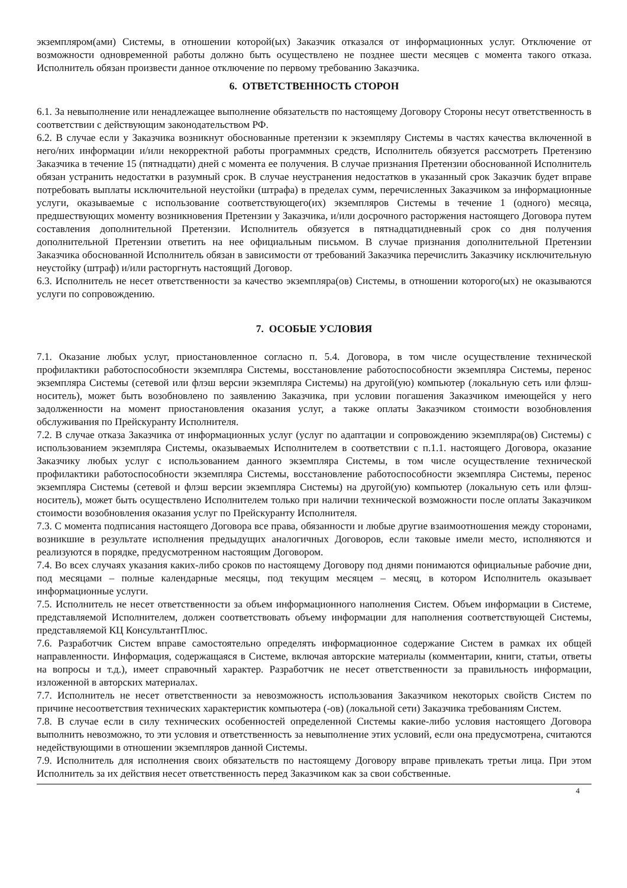экземпляром(ами) Системы, в отношении которой(ых) Заказчик отказался от информационных услуг. Отключение от возможности одновременной работы должно быть осуществлено не позднее шести месяцев с момента такого отказа. Исполнитель обязан произвести данное отключение по первому требованию Заказчика.
6. ОТВЕТСТВЕННОСТЬ СТОРОН
6.1. За невыполнение или ненадлежащее выполнение обязательств по настоящему Договору Стороны несут ответственность в соответствии с действующим законодательством РФ.
6.2. В случае если у Заказчика возникнут обоснованные претензии к экземпляру Системы в частях качества включенной в него/них информации и/или некорректной работы программных средств, Исполнитель обязуется рассмотреть Претензию Заказчика в течение 15 (пятнадцати) дней с момента ее получения. В случае признания Претензии обоснованной Исполнитель обязан устранить недостатки в разумный срок. В случае неустранения недостатков в указанный срок Заказчик будет вправе потребовать выплаты исключительной неустойки (штрафа) в пределах сумм, перечисленных Заказчиком за информационные услуги, оказываемые с использование соответствующего(их) экземпляров Системы в течение 1 (одного) месяца, предшествующих моменту возникновения Претензии у Заказчика, и/или досрочного расторжения настоящего Договора путем составления дополнительной Претензии. Исполнитель обязуется в пятнадцатидневный срок со дня получения дополнительной Претензии ответить на нее официальным письмом. В случае признания дополнительной Претензии Заказчика обоснованной Исполнитель обязан в зависимости от требований Заказчика перечислить Заказчику исключительную неустойку (штраф) и/или расторгнуть настоящий Договор.
6.3. Исполнитель не несет ответственности за качество экземпляра(ов) Системы, в отношении которого(ых) не оказываются услуги по сопровождению.
7. ОСОБЫЕ УСЛОВИЯ
7.1. Оказание любых услуг, приостановленное согласно п. 5.4. Договора, в том числе осуществление технической профилактики работоспособности экземпляра Системы, восстановление работоспособности экземпляра Системы, перенос экземпляра Системы (сетевой или флэш версии экземпляра Системы) на другой(ую) компьютер (локальную сеть или флэш-носитель), может быть возобновлено по заявлению Заказчика, при условии погашения Заказчиком имеющейся у него задолженности на момент приостановления оказания услуг, а также оплаты Заказчиком стоимости возобновления обслуживания по Прейскуранту Исполнителя.
7.2. В случае отказа Заказчика от информационных услуг (услуг по адаптации и сопровождению экземпляра(ов) Системы) с использованием экземпляра Системы, оказываемых Исполнителем в соответствии с п.1.1. настоящего Договора, оказание Заказчику любых услуг с использованием данного экземпляра Системы, в том числе осуществление технической профилактики работоспособности экземпляра Системы, восстановление работоспособности экземпляра Системы, перенос экземпляра Системы (сетевой и флэш версии экземпляра Системы) на другой(ую) компьютер (локальную сеть или флэш-носитель), может быть осуществлено Исполнителем только при наличии технической возможности после оплаты Заказчиком стоимости возобновления оказания услуг по Прейскуранту Исполнителя.
7.3. С момента подписания настоящего Договора все права, обязанности и любые другие взаимоотношения между сторонами, возникшие в результате исполнения предыдущих аналогичных Договоров, если таковые имели место, исполняются и реализуются в порядке, предусмотренном настоящим Договором.
7.4. Во всех случаях указания каких-либо сроков по настоящему Договору под днями понимаются официальные рабочие дни, под месяцами – полные календарные месяцы, под текущим месяцем – месяц, в котором Исполнитель оказывает информационные услуги.
7.5. Исполнитель не несет ответственности за объем информационного наполнения Систем. Объем информации в Системе, представляемой Исполнителем, должен соответствовать объему информации для наполнения соответствующей Системы, представляемой КЦ КонсультантПлюс.
7.6. Разработчик Систем вправе самостоятельно определять информационное содержание Систем в рамках их общей направленности. Информация, содержащаяся в Системе, включая авторские материалы (комментарии, книги, статьи, ответы на вопросы и т.д.), имеет справочный характер. Разработчик не несет ответственности за правильность информации, изложенной в авторских материалах.
7.7. Исполнитель не несет ответственности за невозможность использования Заказчиком некоторых свойств Систем по причине несоответствия технических характеристик компьютера (-ов) (локальной сети) Заказчика требованиям Систем.
7.8. В случае если в силу технических особенностей определенной Системы какие-либо условия настоящего Договора выполнить невозможно, то эти условия и ответственность за невыполнение этих условий, если она предусмотрена, считаются недействующими в отношении экземпляров данной Системы.
7.9. Исполнитель для исполнения своих обязательств по настоящему Договору вправе привлекать третьи лица. При этом Исполнитель за их действия несет ответственность перед Заказчиком как за свои собственные.
4